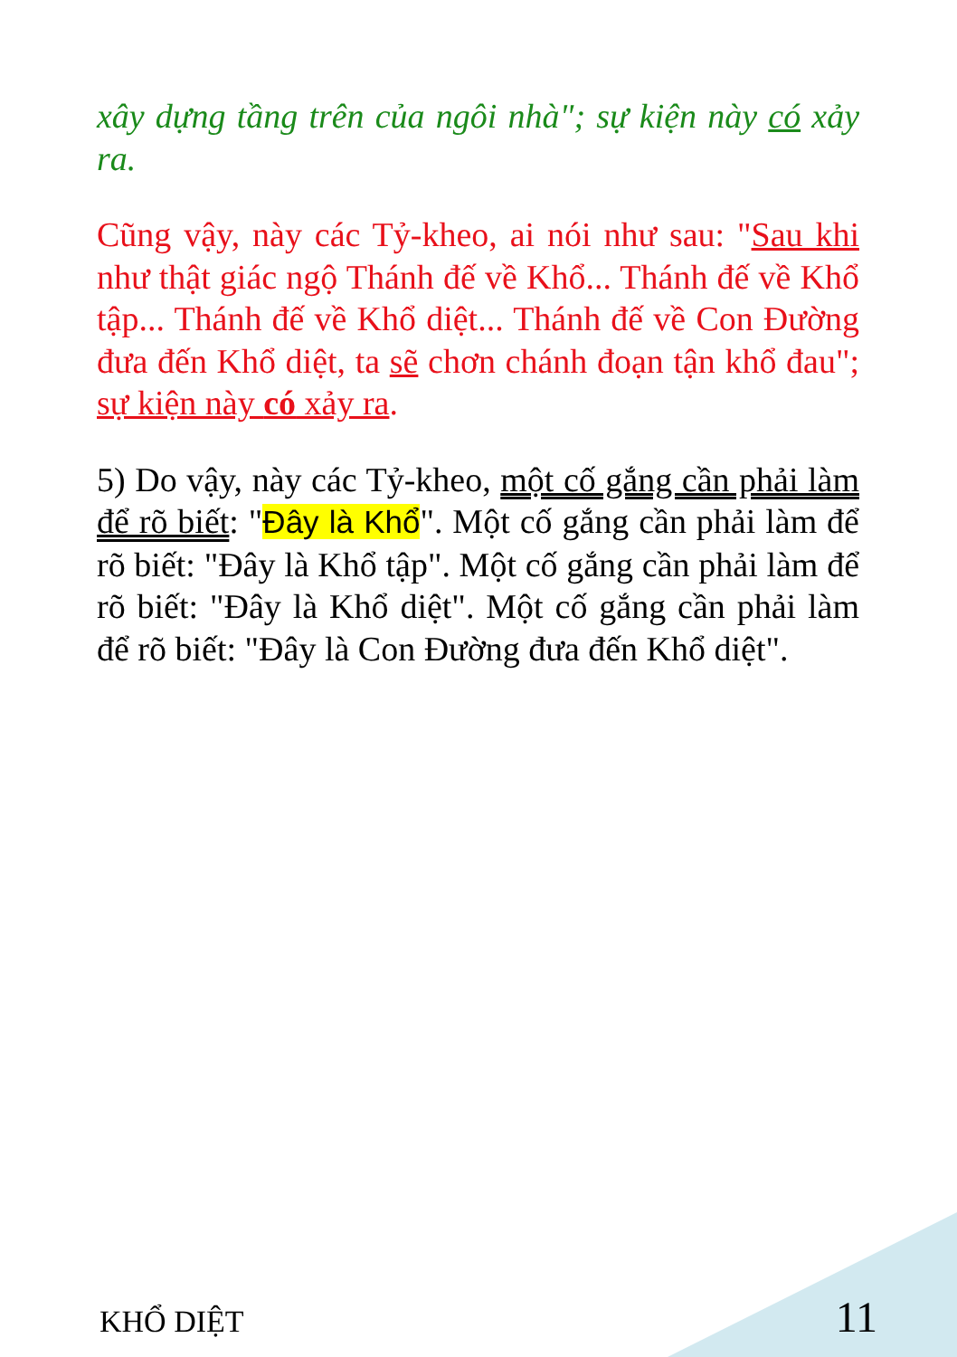xây dựng tầng trên của ngôi nhà"; sự kiện này có xảy ra.
Cũng vậy, này các Tỷ-kheo, ai nói như sau: "Sau khi như thật giác ngộ Thánh đế về Khổ... Thánh đế về Khổ tập... Thánh đế về Khổ diệt... Thánh đế về Con Đường đưa đến Khổ diệt, ta sẽ chơn chánh đoạn tận khổ đau"; sự kiện này có xảy ra.
5) Do vậy, này các Tỷ-kheo, một cố gắng cần phải làm để rõ biết: "Đây là Khổ". Một cố gắng cần phải làm để rõ biết: "Đây là Khổ tập". Một cố gắng cần phải làm để rõ biết: "Đây là Khổ diệt". Một cố gắng cần phải làm để rõ biết: "Đây là Con Đường đưa đến Khổ diệt".
KHỔ DIỆT 11